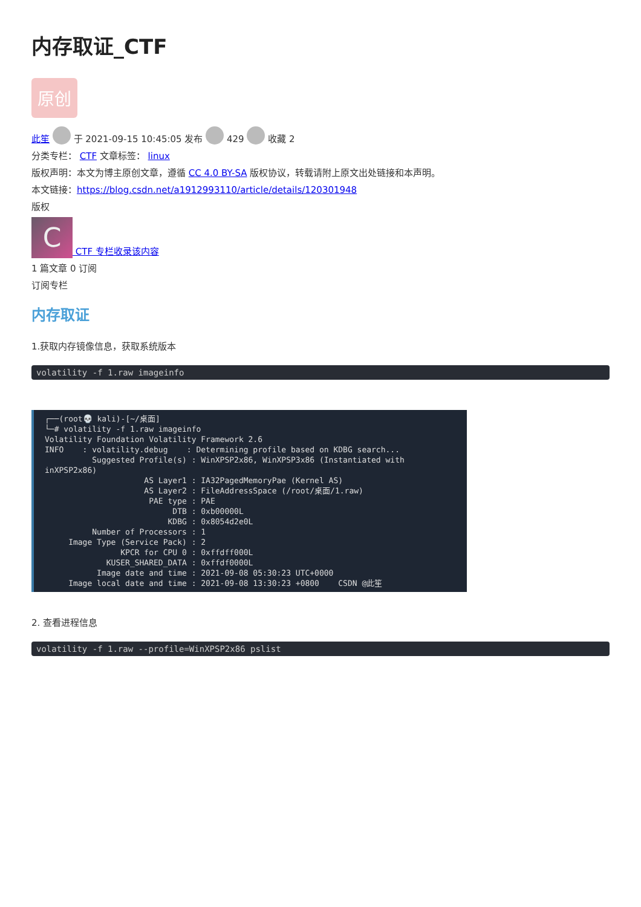内存取证_CTF
原创
此笙 于 2021-09-15 10:45:05 发布 429 收藏 2
分类专栏： CTF 文章标签： linux
版权声明：本文为博主原创文章，遵循 CC 4.0 BY-SA 版权协议，转载请附上原文出处链接和本声明。
本文链接：https://blog.csdn.net/a1912993110/article/details/120301948
版权
C CTF 专栏收录该内容
1 篇文章 0 订阅
订阅专栏
内存取证
1.获取内存镜像信息，获取系统版本
volatility -f 1.raw imageinfo
┌──(root💀 kali)-[~/桌面] └─# volatility -f 1.raw imageinfo Volatility Foundation Volatility Framework 2.6 INFO : volatility.debug : Determining profile based on KDBG search... Suggested Profile(s) : WinXPSP2x86, WinXPSP3x86 (Instantiated with inXPSP2x86) AS Layer1 : IA32PagedMemoryPae (Kernel AS) AS Layer2 : FileAddressSpace (/root/桌面/1.raw) PAE type : PAE DTB : 0xb00000L KDBG : 0x8054d2e0L Number of Processors : 1 Image Type (Service Pack) : 2 KPCR for CPU 0 : 0xffdff000L KUSER_SHARED_DATA : 0xffdf0000L Image date and time : 2021-09-08 05:30:23 UTC+0000 Image local date and time : 2021-09-08 13:30:23 +0800 CSDN @此笙
2. 查看进程信息
volatility -f 1.raw --profile=WinXPSP2x86 pslist